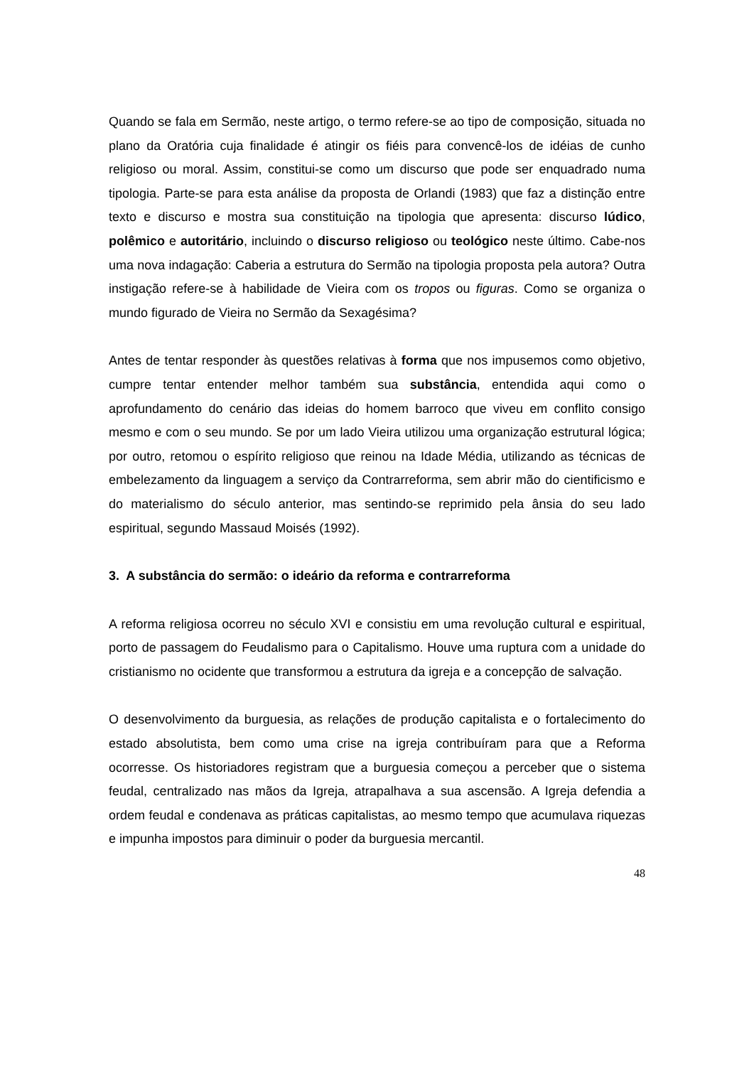Quando se fala em Sermão, neste artigo, o termo refere-se ao tipo de composição, situada no plano da Oratória cuja finalidade é atingir os fiéis para convencê-los de idéias de cunho religioso ou moral. Assim, constitui-se como um discurso que pode ser enquadrado numa tipologia. Parte-se para esta análise da proposta de Orlandi (1983) que faz a distinção entre texto e discurso e mostra sua constituição na tipologia que apresenta: discurso lúdico, polêmico e autoritário, incluindo o discurso religioso ou teológico neste último. Cabe-nos uma nova indagação: Caberia a estrutura do Sermão na tipologia proposta pela autora? Outra instigação refere-se à habilidade de Vieira com os tropos ou figuras. Como se organiza o mundo figurado de Vieira no Sermão da Sexagésima?
Antes de tentar responder às questões relativas à forma que nos impusemos como objetivo, cumpre tentar entender melhor também sua substância, entendida aqui como o aprofundamento do cenário das ideias do homem barroco que viveu em conflito consigo mesmo e com o seu mundo. Se por um lado Vieira utilizou uma organização estrutural lógica; por outro, retomou o espírito religioso que reinou na Idade Média, utilizando as técnicas de embelezamento da linguagem a serviço da Contrarreforma, sem abrir mão do cientificismo e do materialismo do século anterior, mas sentindo-se reprimido pela ânsia do seu lado espiritual, segundo Massaud Moisés (1992).
3. A substância do sermão: o ideário da reforma e contrarreforma
A reforma religiosa ocorreu no século XVI e consistiu em uma revolução cultural e espiritual, porto de passagem do Feudalismo para o Capitalismo. Houve uma ruptura com a unidade do cristianismo no ocidente que transformou a estrutura da igreja e a concepção de salvação.
O desenvolvimento da burguesia, as relações de produção capitalista e o fortalecimento do estado absolutista, bem como uma crise na igreja contribuíram para que a Reforma ocorresse. Os historiadores registram que a burguesia começou a perceber que o sistema feudal, centralizado nas mãos da Igreja, atrapalhava a sua ascensão. A Igreja defendia a ordem feudal e condenava as práticas capitalistas, ao mesmo tempo que acumulava riquezas e impunha impostos para diminuir o poder da burguesia mercantil.
48